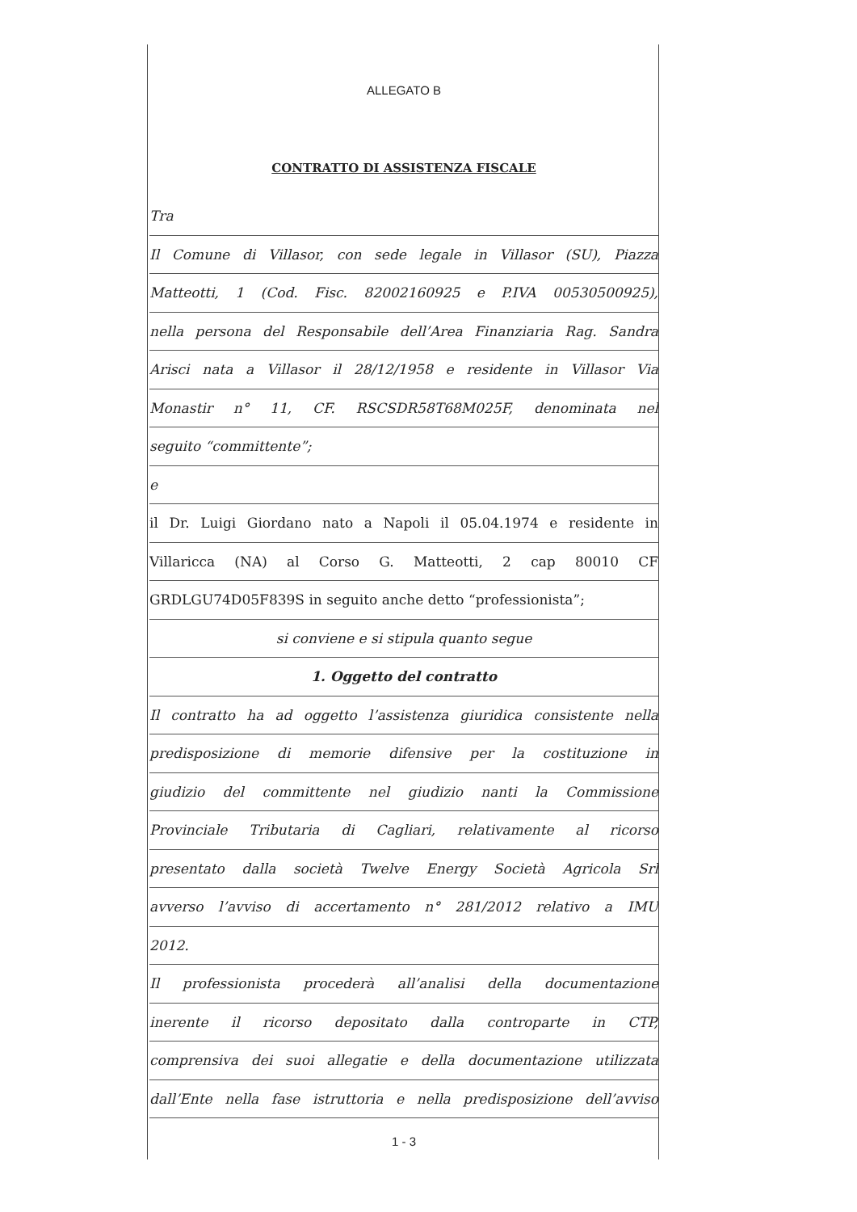ALLEGATO B
CONTRATTO DI ASSISTENZA FISCALE
Tra
Il Comune di Villasor, con sede legale in Villasor (SU), Piazza
Matteotti, 1 (Cod. Fisc. 82002160925 e P.IVA 00530500925),
nella persona del Responsabile dell’Area Finanziaria Rag. Sandra
Arisci nata a Villasor il 28/12/1958 e residente in Villasor Via
Monastir n° 11, CF. RSCSDR58T68M025F, denominata nel
seguito “committente”;
e
il Dr. Luigi Giordano nato a Napoli il 05.04.1974 e residente in
Villaricca (NA) al Corso G. Matteotti, 2 cap 80010 CF
GRDLGU74D05F839S in seguito anche detto “professionista”;
si conviene e si stipula quanto segue
1. Oggetto del contratto
Il contratto ha ad oggetto l’assistenza giuridica consistente nella
predisposizione di memorie difensive per la costituzione in
giudizio del committente nel giudizio nanti la Commissione
Provinciale Tributaria di Cagliari, relativamente al ricorso
presentato dalla società Twelve Energy Società Agricola Srl
avverso l’avviso di accertamento n° 281/2012 relativo a IMU
2012.
Il professionista procederà all’analisi della documentazione
inerente il ricorso depositato dalla controparte in CTP,
comprensiva dei suoi allegatie e della documentazione utilizzata
dall’Ente nella fase istruttoria e nella predisposizione dell’avviso
1 - 3